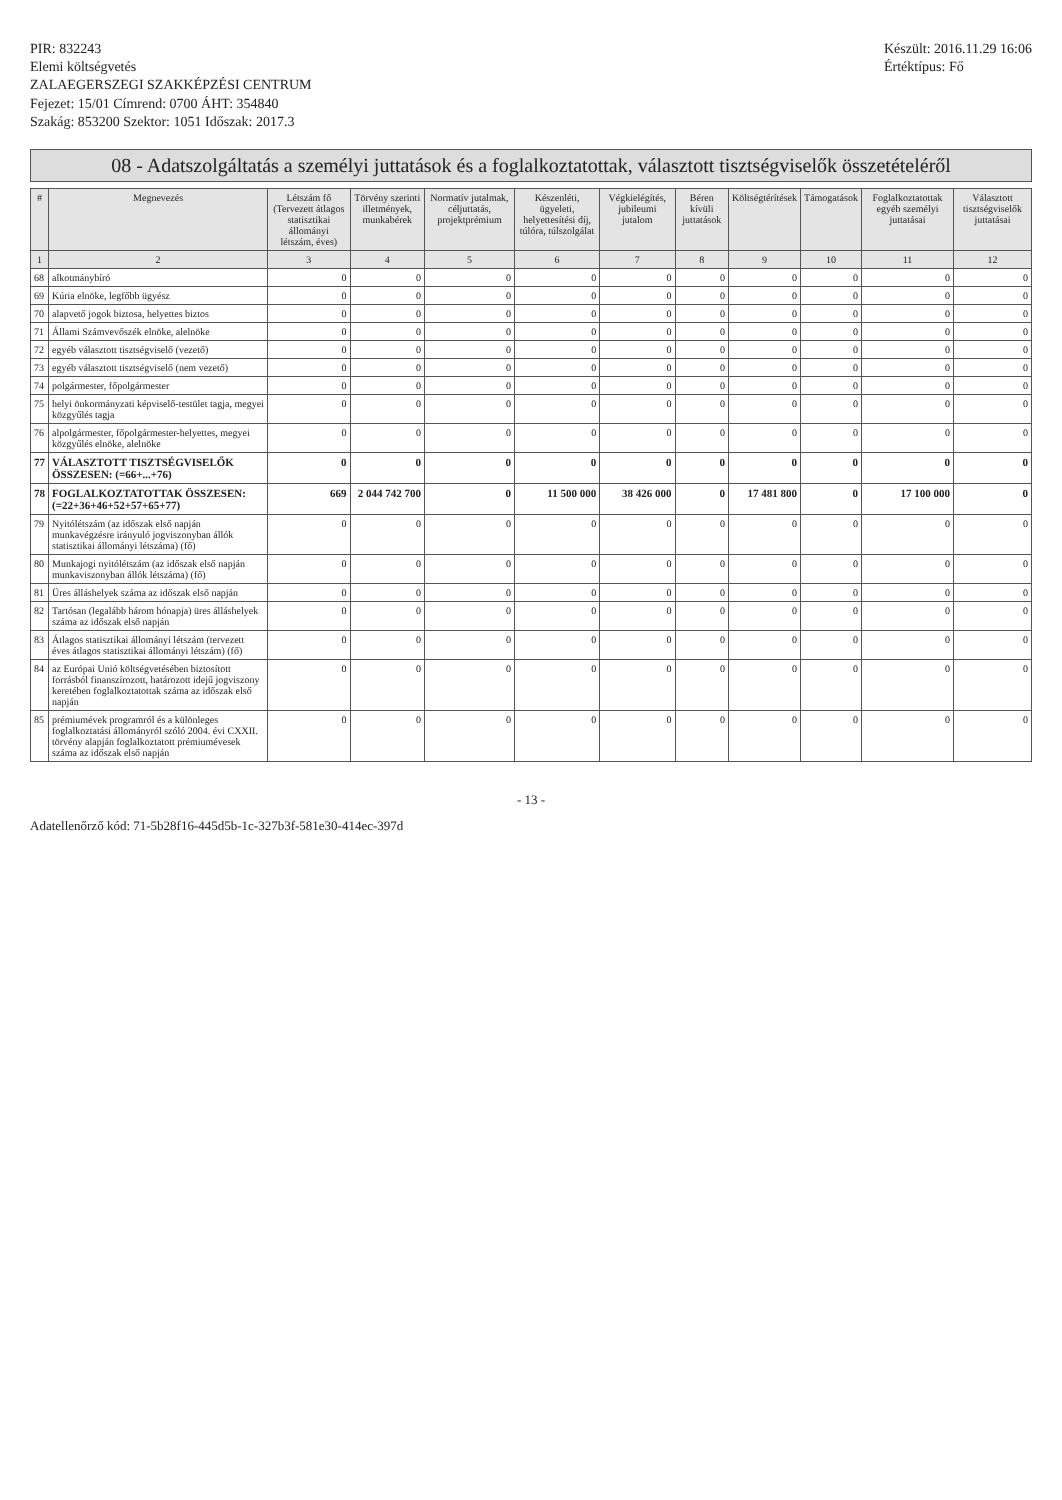PIR: 832243
Elemi költségvetés
ZALAEGERSZEGI SZAKKÉPZÉSI CENTRUM
Fejezet: 15/01 Címrend: 0700 ÁHT: 354840
Szakág: 853200 Szektor: 1051 Időszak: 2017.3
Készült: 2016.11.29 16:06
Értéktípus: Fő
08 - Adatszolgáltatás a személyi juttatások és a foglalkoztatottak, választott tisztségviselők összetételéről
| # | Megnevezés | Létszám fő (Tervezett átlagos statisztikai állományi létszám, éves) | Törvény szerinti illetmények, munkabérek | Normatív jutalmak, céljuttatás, projektprémium | Készenléti, ügyeleti, helyettesítési díj, túlóra, túlszolgálat | Végkielégítés, jubileumi jutalom | Béren kívüli juttatások | Költségtérítések | Támogatások | Foglalkoztatottak egyéb személyi juttatásai | Választott tisztségviselők juttatásai |
| --- | --- | --- | --- | --- | --- | --- | --- | --- | --- | --- | --- |
| 1 | 2 | 3 | 4 | 5 | 6 | 7 | 8 | 9 | 10 | 11 | 12 |
| 68 | alkotmánybíró | 0 | 0 | 0 | 0 | 0 | 0 | 0 | 0 | 0 | 0 |
| 69 | Kúria elnöke, legfőbb ügyész | 0 | 0 | 0 | 0 | 0 | 0 | 0 | 0 | 0 | 0 |
| 70 | alapvető jogok biztosa, helyettes biztos | 0 | 0 | 0 | 0 | 0 | 0 | 0 | 0 | 0 | 0 |
| 71 | Állami Számvevőszék elnöke, alelnöke | 0 | 0 | 0 | 0 | 0 | 0 | 0 | 0 | 0 | 0 |
| 72 | egyéb választott tisztségviselő (vezető) | 0 | 0 | 0 | 0 | 0 | 0 | 0 | 0 | 0 | 0 |
| 73 | egyéb választott tisztségviselő (nem vezető) | 0 | 0 | 0 | 0 | 0 | 0 | 0 | 0 | 0 | 0 |
| 74 | polgármester, főpolgármester | 0 | 0 | 0 | 0 | 0 | 0 | 0 | 0 | 0 | 0 |
| 75 | helyi önkormányzati képviselő-testület tagja, megyei közgyűlés tagja | 0 | 0 | 0 | 0 | 0 | 0 | 0 | 0 | 0 | 0 |
| 76 | alpolgármester, főpolgármester-helyettes, megyei közgyűlés elnöke, alelnöke | 0 | 0 | 0 | 0 | 0 | 0 | 0 | 0 | 0 | 0 |
| 77 | VÁLASZTOTT TISZTSÉGVISELŐK ÖSSZESEN: (=66+...+76) | 0 | 0 | 0 | 0 | 0 | 0 | 0 | 0 | 0 | 0 |
| 78 | FOGLALKOZTATOTTAK ÖSSZESEN: (=22+36+46+52+57+65+77) | 669 | 2 044 742 700 | 0 | 11 500 000 | 38 426 000 | 0 | 17 481 800 | 0 | 17 100 000 | 0 |
| 79 | Nyitólétszám (az időszak első napján munkavégzésre irányuló jogviszonyban állók statisztikai állományi létszáma) (fő) | 0 | 0 | 0 | 0 | 0 | 0 | 0 | 0 | 0 | 0 |
| 80 | Munkajogi nyitólétszám (az időszak első napján munkaviszonyban állók létszáma) (fő) | 0 | 0 | 0 | 0 | 0 | 0 | 0 | 0 | 0 | 0 |
| 81 | Üres álláshelyek száma az időszak első napján | 0 | 0 | 0 | 0 | 0 | 0 | 0 | 0 | 0 | 0 |
| 82 | Tartósan (legalább három hónapja) üres álláshelyek száma az időszak első napján | 0 | 0 | 0 | 0 | 0 | 0 | 0 | 0 | 0 | 0 |
| 83 | Átlagos statisztikai állományi létszám (tervezett éves átlagos statisztikai állományi létszám) (fő) | 0 | 0 | 0 | 0 | 0 | 0 | 0 | 0 | 0 | 0 |
| 84 | az Európai Unió költségvetésében biztosított forrásból finanszírozott, határozott idejű jogviszony keretében foglalkoztatottak száma az időszak első napján | 0 | 0 | 0 | 0 | 0 | 0 | 0 | 0 | 0 | 0 |
| 85 | prémiumévek programról és a különleges foglalkoztatási állományról szóló 2004. évi CXXII. törvény alapján foglalkoztatott prémiumévesek száma az időszak első napján | 0 | 0 | 0 | 0 | 0 | 0 | 0 | 0 | 0 | 0 |
- 13 -
Adatellenőrző kód: 71-5b28f16-445d5b-1c-327b3f-581e30-414ec-397d